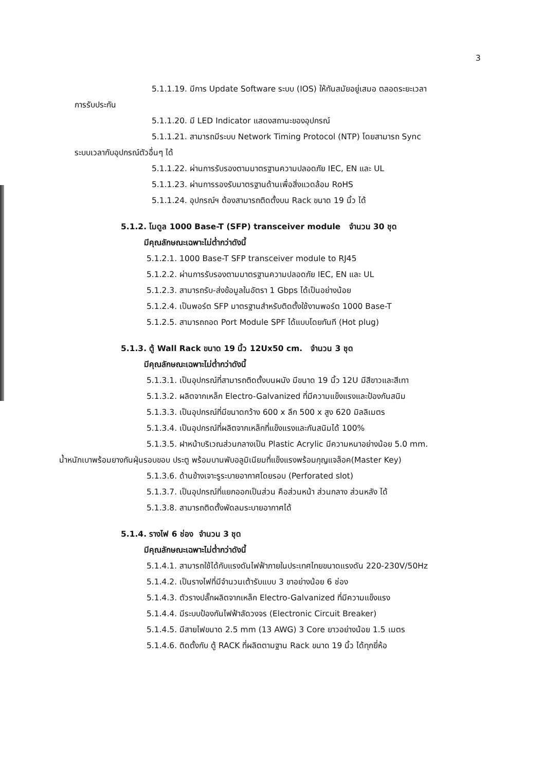3
5.1.1.19. มีการ Update Software ระบบ (IOS) ให้ทันสมัยอยู่เสมอ ตลอดระยะเวลา
การรับประกัน
5.1.1.20. มี LED Indicator แสดงสถานะของอุปกรณ์
5.1.1.21. สามารถมีระบบ Network Timing Protocol (NTP) โดยสามารถ Sync
ระบบเวลากับอุปกรณ์ตัวอื่นๆ ได้
5.1.1.22. ผ่านการรับรองตามมาตรฐานความปลอดภัย IEC, EN และ UL
5.1.1.23. ผ่านการรองรับมาตรฐานด้านเพื่อสิ่งแวดล้อม RoHS
5.1.1.24. อุปกรณ์ฯ ต้องสามารถติดตั้งบน Rack ขนาด 19 นิ้ว ได้
5.1.2. โมดูล 1000 Base-T (SFP) transceiver module จำนวน 30 ชุด
มีคุณลักษณะเฉพาะไม่ต่ำกว่าดังนี้
5.1.2.1. 1000 Base-T SFP transceiver module to RJ45
5.1.2.2. ผ่านการรับรองตามมาตรฐานความปลอดภัย IEC, EN และ UL
5.1.2.3. สามารถรับ-ส่งข้อมูลในอัตรา 1 Gbps ได้เป็นอย่างน้อย
5.1.2.4. เป็นพอร์ต SFP มาตรฐานสำหรับติดตั้งใช้งานพอร์ต 1000 Base-T
5.1.2.5. สามารถถอด Port Module SPF ได้แบบโดยทันที (Hot plug)
5.1.3. ตู้ Wall Rack ขนาด 19 นิ้ว 12Ux50 cm. จำนวน 3 ชุด
มีคุณลักษณะเฉพาะไม่ต่ำกว่าดังนี้
5.1.3.1. เป็นอุปกรณ์ที่สามารถติดตั้งบนผนัง มีขนาด 19 นิ้ว 12U มีสีขาวและสีเทา
5.1.3.2. ผลิตจากเหล็ก Electro-Galvanized ที่มีความแข็งแรงและป้องกันสนิม
5.1.3.3. เป็นอุปกรณ์ที่มีขนาดกว้าง 600 x ลึก 500 x สูง 620 มิลลิเมตร
5.1.3.4. เป็นอุปกรณ์ที่ผลิตจากเหล็กที่แข็งแรงและกันสนิมได้ 100%
5.1.3.5. ฝาหน้าบริเวณส่วนกลางเป็น Plastic Acrylic มีความหนาอย่างน้อย 5.0 mm.
น้ำหนักเบาพร้อมยางกันฝุ่นรอบขอบ ประตู พร้อมบานพับอลูมิเนียมที่แข็งแรงพร้อมกุญแจล็อค(Master Key)
5.1.3.6. ด้านข้างเจาะรูระบายอากาศโดยรอบ (Perforated slot)
5.1.3.7. เป็นอุปกรณ์ที่แยกออกเป็นส่วน คือส่วนหน้า ส่วนกลาง ส่วนหลัง ได้
5.1.3.8. สามารถติดตั้งพัดลมระบายอากาศได้
5.1.4. รางไฟ 6 ช่อง จำนวน 3 ชุด
มีคุณลักษณะเฉพาะไม่ต่ำกว่าดังนี้
5.1.4.1. สามารถใช้ได้กับแรงดันไฟฟ้าภายในประเทศไทยขนาดแรงดัน 220-230V/50Hz
5.1.4.2. เป็นรางไฟที่มีจำนวนเต้ารับแบบ 3 ขาอย่างน้อย 6 ช่อง
5.1.4.3. ตัวรางปลั๊กผลิตจากเหล็ก Electro-Galvanized ที่มีความแข็งแรง
5.1.4.4. มีระบบป้องกันไฟฟ้าลัดวงจร (Electronic Circuit Breaker)
5.1.4.5. มีสายไฟขนาด 2.5 mm (13 AWG) 3 Core ยาวอย่างน้อย 1.5 เมตร
5.1.4.6. ติดตั้งกับ ตู้ RACK ที่ผลิตตามฐาน Rack ขนาด 19 นิ้ว ได้ทุกยี่ห้อ